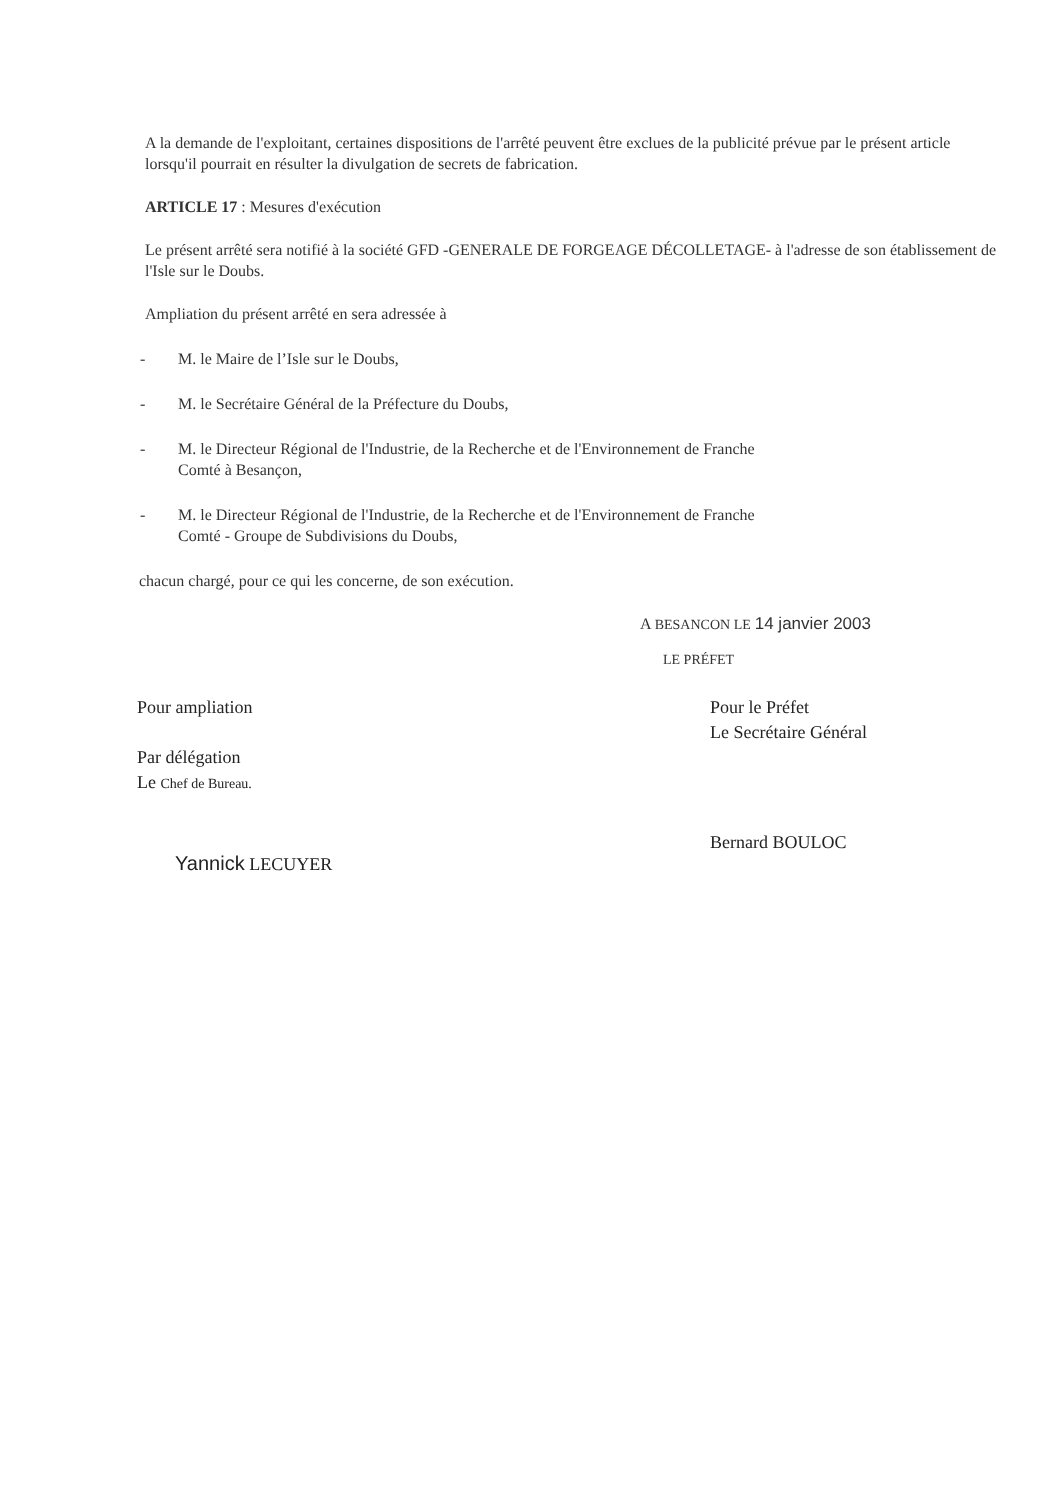A la demande de l'exploitant, certaines dispositions de l'arrêté peuvent être exclues de la publicité prévue par le présent article lorsqu'il pourrait en résulter la divulgation de secrets de fabrication.
ARTICLE 17 : Mesures d'exécution
Le présent arrêté sera notifié à la société GFD -GENERALE DE FORGEAGE DÉCOLLETAGE- à l'adresse de son établissement de l'Isle sur le Doubs.
Ampliation du présent arrêté en sera adressée à
- M. le Maire de l’Isle sur le Doubs,
- M. le Secrétaire Général de la Préfecture du Doubs,
- M. le Directeur Régional de l'Industrie, de la Recherche et de l'Environnement de Franche
Comté à Besançon,
- M. le Directeur Régional de l'Industrie, de la Recherche et de l'Environnement de Franche
Comté - Groupe de Subdivisions du Doubs,
chacun chargé, pour ce qui les concerne, de son exécution.
A BESANCON LE 14 janvier 2003
LE PRÉFET
Pour ampliation
Par délégation
Le Chef de Bureau.
Yannick LECUYER
Pour le Préfet
Le Secrétaire Général
Bernard BOULOC